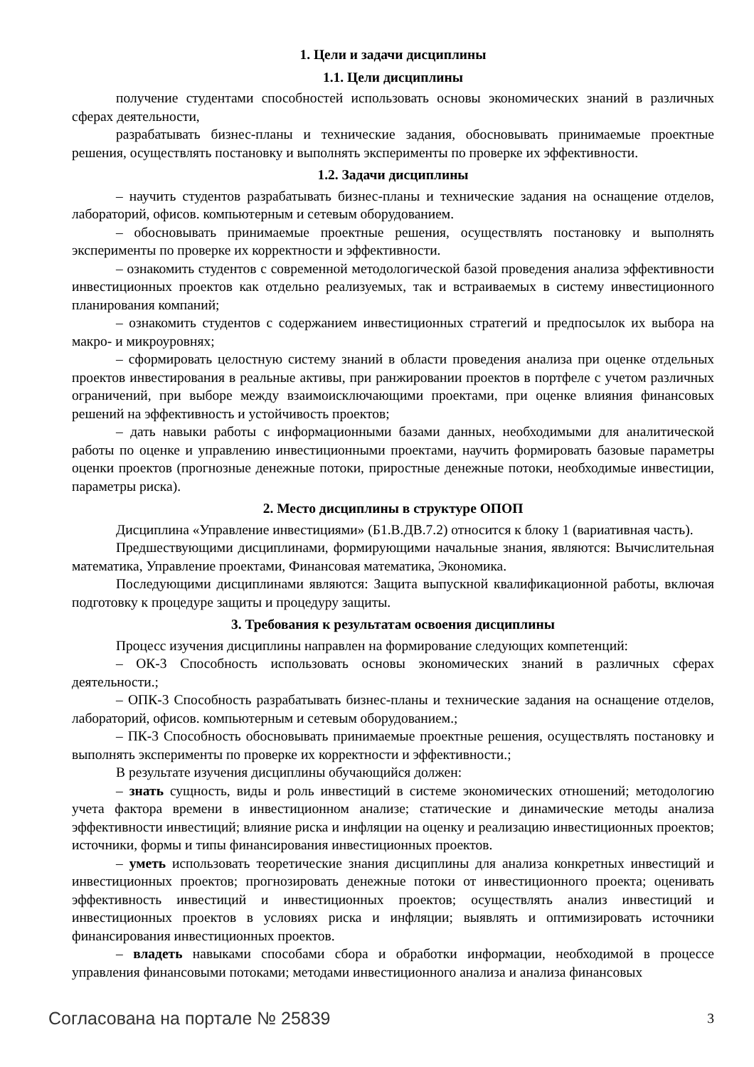1. Цели и задачи дисциплины
1.1. Цели дисциплины
получение студентами способностей использовать основы экономических знаний в различных сферах деятельности,
разрабатывать бизнес-планы и технические задания, обосновывать принимаемые проектные решения, осуществлять постановку и выполнять эксперименты по проверке их эффективности.
1.2. Задачи дисциплины
– научить студентов разрабатывать бизнес-планы и технические задания на оснащение отделов, лабораторий, офисов. компьютерным и сетевым оборудованием.
– обосновывать принимаемые проектные решения, осуществлять постановку и выполнять эксперименты по проверке их корректности и эффективности.
– ознакомить студентов с современной методологической базой проведения анализа эффективности инвестиционных проектов как отдельно реализуемых, так и встраиваемых в систему инвестиционного планирования компаний;
– ознакомить студентов с содержанием инвестиционных стратегий и предпосылок их выбора на макро- и микроуровнях;
– сформировать целостную систему знаний в области проведения анализа при оценке отдельных проектов инвестирования в реальные активы, при ранжировании проектов в портфеле с учетом различных ограничений, при выборе между взаимоисключающими проектами, при оценке влияния финансовых решений на эффективность и устойчивость проектов;
– дать навыки работы с информационными базами данных, необходимыми для аналитической работы по оценке и управлению инвестиционными проектами, научить формировать базовые параметры оценки проектов (прогнозные денежные потоки, приростные денежные потоки, необходимые инвестиции, параметры риска).
2. Место дисциплины в структуре ОПОП
Дисциплина «Управление инвестициями» (Б1.В.ДВ.7.2) относится к блоку 1 (вариативная часть).
Предшествующими дисциплинами, формирующими начальные знания, являются: Вычислительная математика, Управление проектами, Финансовая математика, Экономика.
Последующими дисциплинами являются: Защита выпускной квалификационной работы, включая подготовку к процедуре защиты и процедуру защиты.
3. Требования к результатам освоения дисциплины
Процесс изучения дисциплины направлен на формирование следующих компетенций:
– ОК-3 Способность использовать основы экономических знаний в различных сферах деятельности.;
– ОПК-3 Способность разрабатывать бизнес-планы и технические задания на оснащение отделов, лабораторий, офисов. компьютерным и сетевым оборудованием.;
– ПК-3 Способность обосновывать принимаемые проектные решения, осуществлять постановку и выполнять эксперименты по проверке их корректности и эффективности.;
В результате изучения дисциплины обучающийся должен:
– знать сущность, виды и роль инвестиций в системе экономических отношений; методологию учета фактора времени в инвестиционном анализе; статические и динамические методы анализа эффективности инвестиций; влияние риска и инфляции на оценку и реализацию инвестиционных проектов; источники, формы и типы финансирования инвестиционных проектов.
– уметь использовать теоретические знания дисциплины для анализа конкретных инвестиций и инвестиционных проектов; прогнозировать денежные потоки от инвестиционного проекта; оценивать эффективность инвестиций и инвестиционных проектов; осуществлять анализ инвестиций и инвестиционных проектов в условиях риска и инфляции; выявлять и оптимизировать источники финансирования инвестиционных проектов.
– владеть навыками способами сбора и обработки информации, необходимой в процессе управления финансовыми потоками; методами инвестиционного анализа и анализа финансовых
Согласована на портале № 25839 3